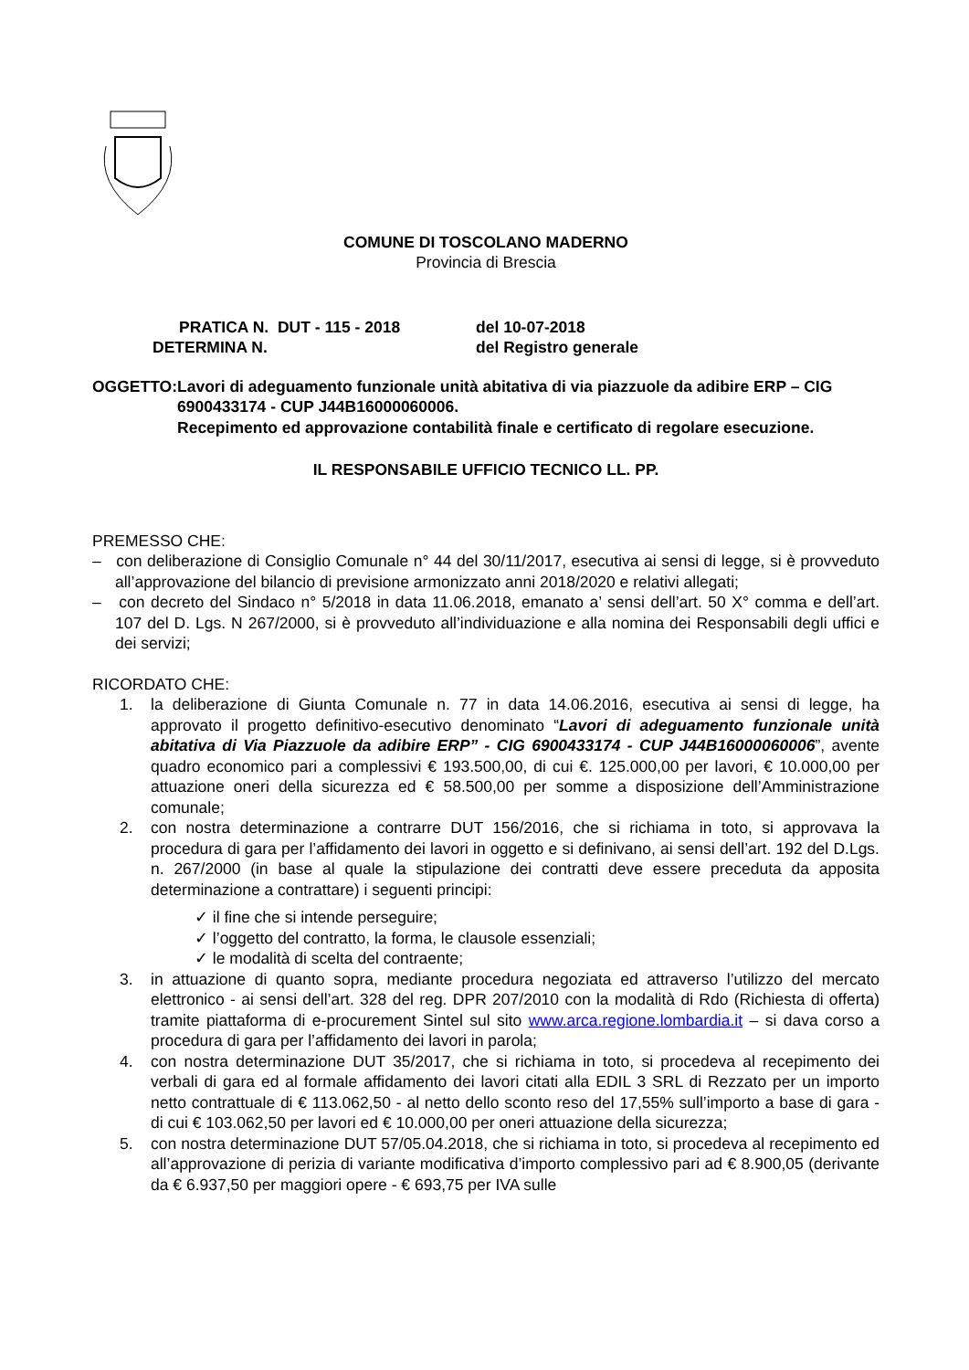COMUNE DI TOSCOLANO MADERNO
Provincia di Brescia
PRATICA N. DUT - 115 - 2018
del 10-07-2018
DETERMINA N.
del Registro generale
OGGETTO: Lavori di adeguamento funzionale unità abitativa di via piazzuole da adibire ERP – CIG 6900433174 - CUP J44B16000060006.
Recepimento ed approvazione contabilità finale e certificato di regolare esecuzione.
IL RESPONSABILE UFFICIO TECNICO LL. PP.
PREMESSO CHE:
– con deliberazione di Consiglio Comunale n° 44 del 30/11/2017, esecutiva ai sensi di legge, si è provveduto all’approvazione del bilancio di previsione armonizzato anni 2018/2020 e relativi allegati;
– con decreto del Sindaco n° 5/2018 in data 11.06.2018, emanato a’ sensi dell’art. 50 X° comma e dell’art. 107 del D. Lgs. N 267/2000, si è provveduto all’individuazione e alla nomina dei Responsabili degli uffici e dei servizi;
RICORDATO CHE:
1. la deliberazione di Giunta Comunale n. 77 in data 14.06.2016, esecutiva ai sensi di legge, ha approvato il progetto definitivo-esecutivo denominato “Lavori di adeguamento funzionale unità abitativa di Via Piazzuole da adibire ERP” - CIG 6900433174 - CUP J44B16000060006”, avente quadro economico pari a complessivi € 193.500,00, di cui €. 125.000,00 per lavori, € 10.000,00 per attuazione oneri della sicurezza ed € 58.500,00 per somme a disposizione dell’Amministrazione comunale;
2. con nostra determinazione a contrarre DUT 156/2016, che si richiama in toto, si approvava la procedura di gara per l’affidamento dei lavori in oggetto e si definivano, ai sensi dell’art. 192 del D.Lgs. n. 267/2000 (in base al quale la stipulazione dei contratti deve essere preceduta da apposita determinazione a contrattare) i seguenti principi:
✓ il fine che si intende perseguire;
✓ l’oggetto del contratto, la forma, le clausole essenziali;
✓ le modalità di scelta del contraente;
3. in attuazione di quanto sopra, mediante procedura negoziata ed attraverso l’utilizzo del mercato elettronico - ai sensi dell’art. 328 del reg. DPR 207/2010 con la modalità di Rdo (Richiesta di offerta) tramite piattaforma di e-procurement Sintel sul sito www.arca.regione.lombardia.it – si dava corso a procedura di gara per l’affidamento dei lavori in parola;
4. con nostra determinazione DUT 35/2017, che si richiama in toto, si procedeva al recepimento dei verbali di gara ed al formale affidamento dei lavori citati alla EDIL 3 SRL di Rezzato per un importo netto contrattuale di € 113.062,50 - al netto dello sconto reso del 17,55% sull’importo a base di gara - di cui € 103.062,50 per lavori ed € 10.000,00 per oneri attuazione della sicurezza;
5. con nostra determinazione DUT 57/05.04.2018, che si richiama in toto, si procedeva al recepimento ed all’approvazione di perizia di variante modificativa d’importo complessivo pari ad € 8.900,05 (derivante da € 6.937,50 per maggiori opere - € 693,75 per IVA sulle